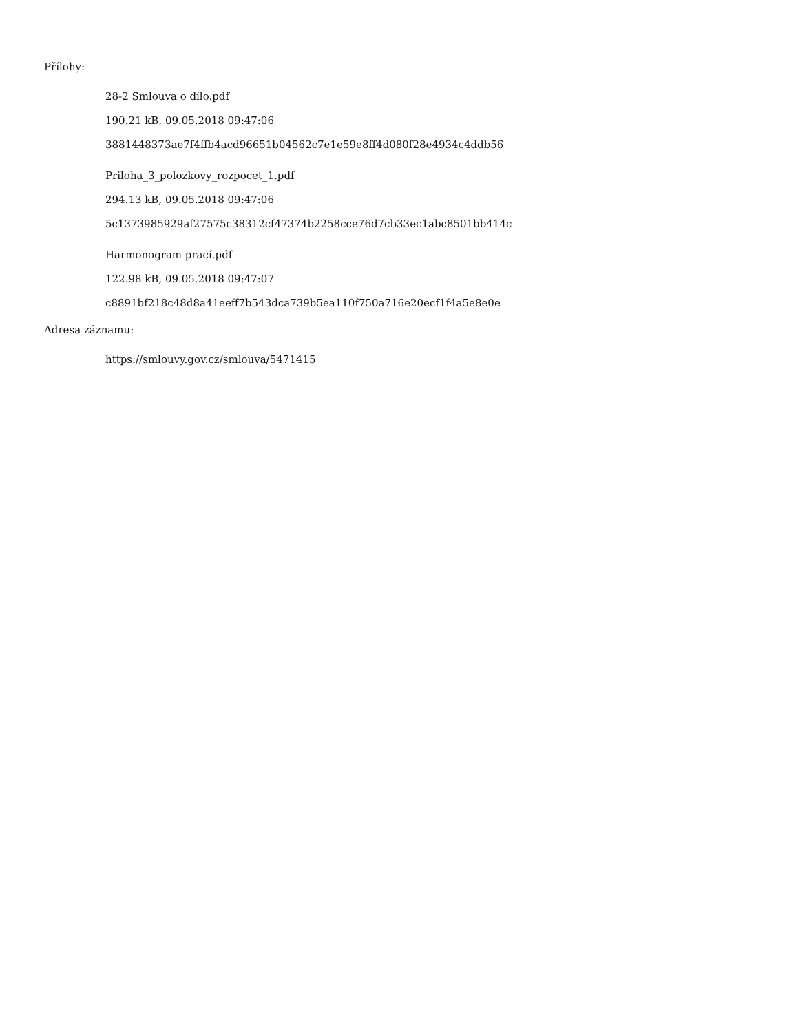Přílohy:
28-2 Smlouva o dílo.pdf
190.21 kB, 09.05.2018 09:47:06
3881448373ae7f4ffb4acd96651b04562c7e1e59e8ff4d080f28e4934c4ddb56
Priloha_3_polozkovy_rozpocet_1.pdf
294.13 kB, 09.05.2018 09:47:06
5c1373985929af27575c38312cf47374b2258cce76d7cb33ec1abc8501bb414c
Harmonogram prací.pdf
122.98 kB, 09.05.2018 09:47:07
c8891bf218c48d8a41eeff7b543dca739b5ea110f750a716e20ecf1f4a5e8e0e
Adresa záznamu:
https://smlouvy.gov.cz/smlouva/5471415